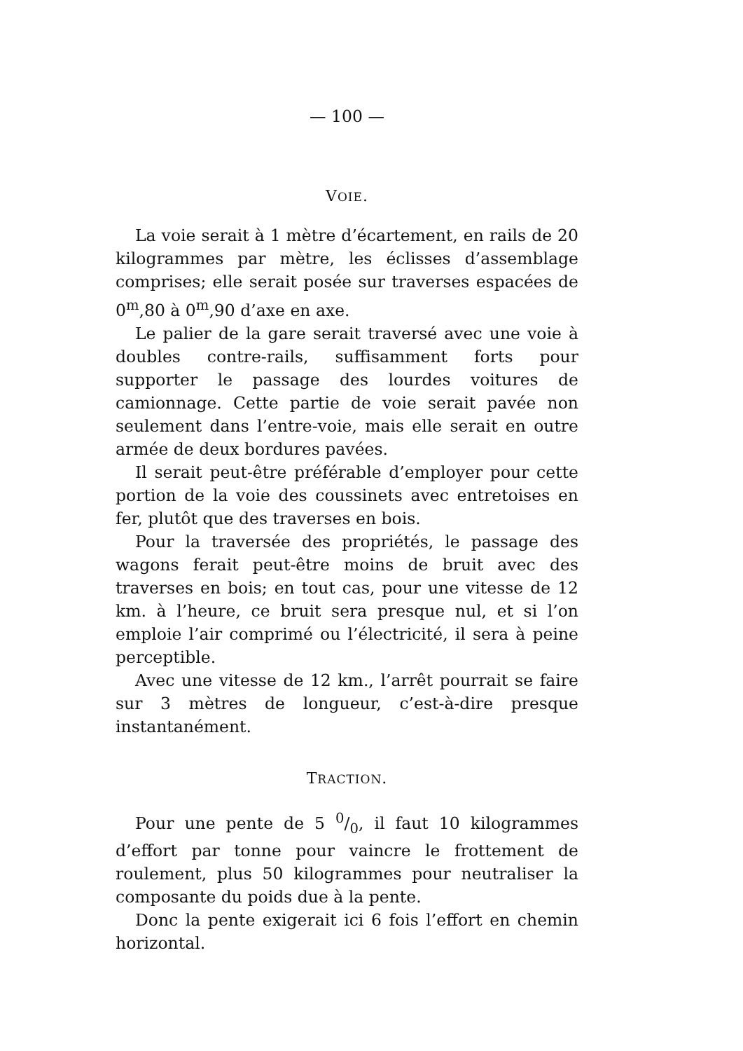— 100 —
VOIE.
La voie serait à 1 mètre d’écartement, en rails de 20 kilogrammes par mètre, les éclisses d’assemblage comprises; elle serait posée sur traverses espacées de 0<sup>m</sup>,80 à 0<sup>m</sup>,90 d’axe en axe.
Le palier de la gare serait traversé avec une voie à doubles contre-rails, suffisamment forts pour supporter le passage des lourdes voitures de camionnage. Cette partie de voie serait pavée non seulement dans l’entre-voie, mais elle serait en outre armée de deux bordures pavées.
Il serait peut-être préférable d’employer pour cette portion de la voie des coussinets avec entretoises en fer, plutôt que des traverses en bois.
Pour la traversée des propriétés, le passage des wagons ferait peut-être moins de bruit avec des traverses en bois; en tout cas, pour une vitesse de 12 km. à l’heure, ce bruit sera presque nul, et si l’on emploie l’air comprimé ou l’électricité, il sera à peine perceptible.
Avec une vitesse de 12 km., l’arrêt pourrait se faire sur 3 mètres de longueur, c’est-à-dire presque instantanément.
TRACTION.
Pour une pente de 5 0/0, il faut 10 kilogrammes d’effort par tonne pour vaincre le frottement de roulement, plus 50 kilogrammes pour neutraliser la composante du poids due à la pente.
Donc la pente exigerait ici 6 fois l’effort en chemin horizontal.